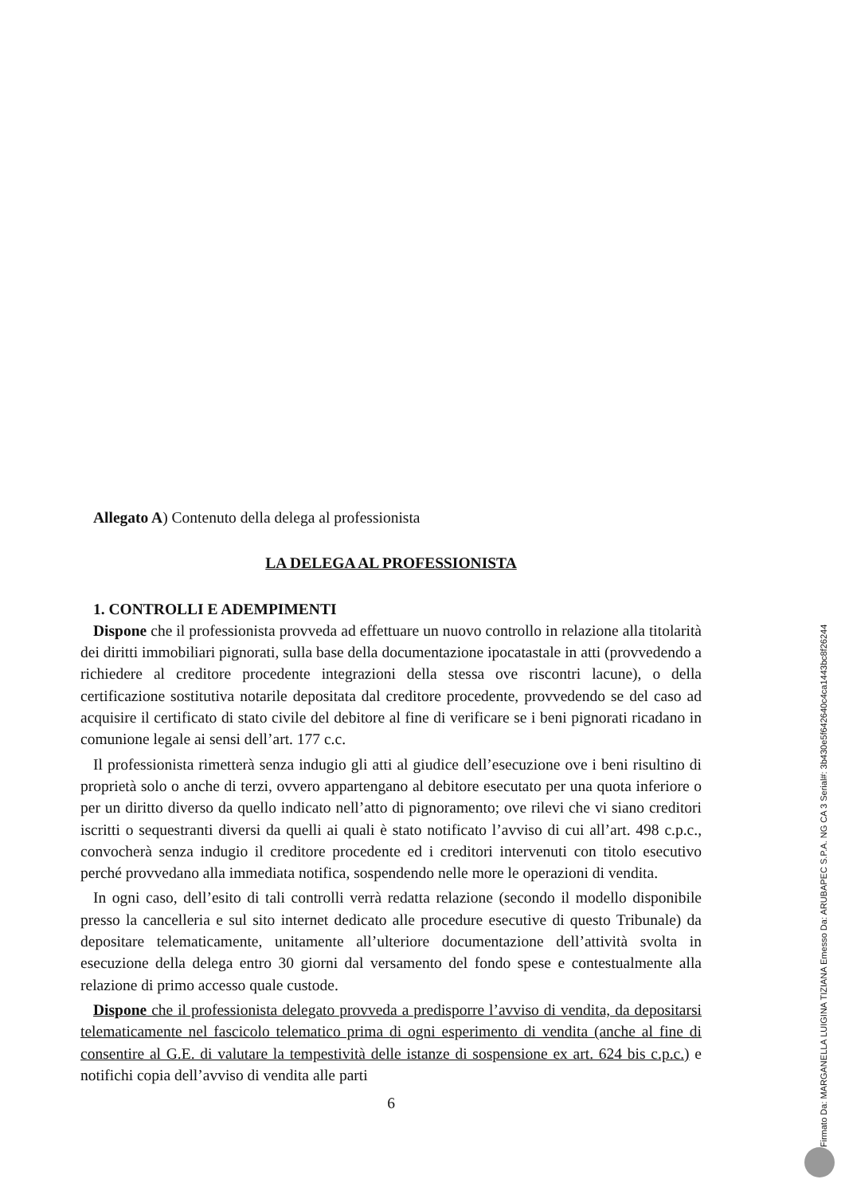Allegato A) Contenuto della delega al professionista
LA DELEGA AL PROFESSIONISTA
1. CONTROLLI E ADEMPIMENTI
Dispone che il professionista provveda ad effettuare un nuovo controllo in relazione alla titolarità dei diritti immobiliari pignorati, sulla base della documentazione ipocatastale in atti (provvedendo a richiedere al creditore procedente integrazioni della stessa ove riscontri lacune), o della certificazione sostitutiva notarile depositata dal creditore procedente, provvedendo se del caso ad acquisire il certificato di stato civile del debitore al fine di verificare se i beni pignorati ricadano in comunione legale ai sensi dell’art. 177 c.c.
Il professionista rimetterà senza indugio gli atti al giudice dell’esecuzione ove i beni risultino di proprietà solo o anche di terzi, ovvero appartengano al debitore esecutato per una quota inferiore o per un diritto diverso da quello indicato nell’atto di pignoramento; ove rilevi che vi siano creditori iscritti o sequestranti diversi da quelli ai quali è stato notificato l’avviso di cui all’art. 498 c.p.c., convocherà senza indugio il creditore procedente ed i creditori intervenuti con titolo esecutivo perché provvedano alla immediata notifica, sospendendo nelle more le operazioni di vendita.
In ogni caso, dell’esito di tali controlli verrà redatta relazione (secondo il modello disponibile presso la cancelleria e sul sito internet dedicato alle procedure esecutive di questo Tribunale) da depositare telematicamente, unitamente all’ulteriore documentazione dell’attività svolta in esecuzione della delega entro 30 giorni dal versamento del fondo spese e contestualmente alla relazione di primo accesso quale custode.
Dispone che il professionista delegato provveda a predisporre l’avviso di vendita, da depositarsi telematicamente nel fascicolo telematico prima di ogni esperimento di vendita (anche al fine di consentire al G.E. di valutare la tempestività delle istanze di sospensione ex art. 624 bis c.p.c.) e notifichi copia dell’avviso di vendita alle parti
6
Firmato Da: MARGANELLA LUIGINA TIZIANA Emesso Da: ARUBAPEC S.P.A. NG CA 3 Serial#: 3b430e5f642640c4ca1443bc8f26244